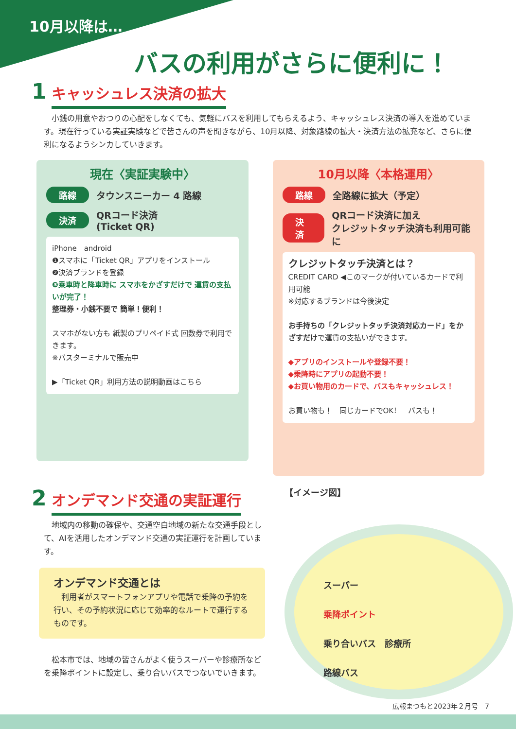10月以降は…
バスの利用がさらに便利に！
1
キャッシュレス決済の拡大
　小銭の用意やおつりの心配をしなくても、気軽にバスを利用してもらえるよう、キャッシュレス決済の導入を進めています。現在行っている実証実験などで皆さんの声を聞きながら、10月以降、対象路線の拡大・決済方法の拡充など、さらに便利になるようシンカしていきます。
現在〈実証実験中〉
路線 タウンスニーカー 4 路線
決済 QRコード決済
(Ticket QR)
iPhone　android
❶スマホに「Ticket QR」アプリをインストール
❷決済ブランドを登録
❸乗車時と降車時に スマホをかざすだけで 運賃の支払いが完了！
整理券・小銭不要で 簡単！便利！
スマホがない方も 紙製のプリペイド式 回数券で利用できます。
※バスターミナルで販売中
▶「Ticket QR」利用方法の説明動画はこちら
10月以降〈本格運用〉
路線 全路線に拡大（予定）
決済 QRコード決済に加え
クレジットタッチ決済も利用可能に
クレジットタッチ決済とは？
CREDIT CARD ◀このマークが付いているカードで利用可能
※対応するブランドは今後決定
お手持ちの「クレジットタッチ決済対応カード」をかざすだけで運賃の支払いができます。
◆アプリのインストールや登録不要！
◆乗降時にアプリの起動不要！
◆お買い物用のカードで、バスもキャッシュレス！
お買い物も！　同じカードでOK！　バスも！
2
オンデマンド交通の実証運行
　地域内の移動の確保や、交通空白地域の新たな交通手段として、AIを活用したオンデマンド交通の実証運行を計画しています。
オンデマンド交通とは
　利用者がスマートフォンアプリや電話で乗降の予約を行い、その予約状況に応じて効率的なルートで運行するものです。
　松本市では、地域の皆さんがよく使うスーパーや診療所などを乗降ポイントに設定し、乗り合いバスでつないでいきます。
【イメージ図】
スーパー
乗降ポイント
乗り合いバス　診療所
路線バス
広報まつもと2023年２月号　7